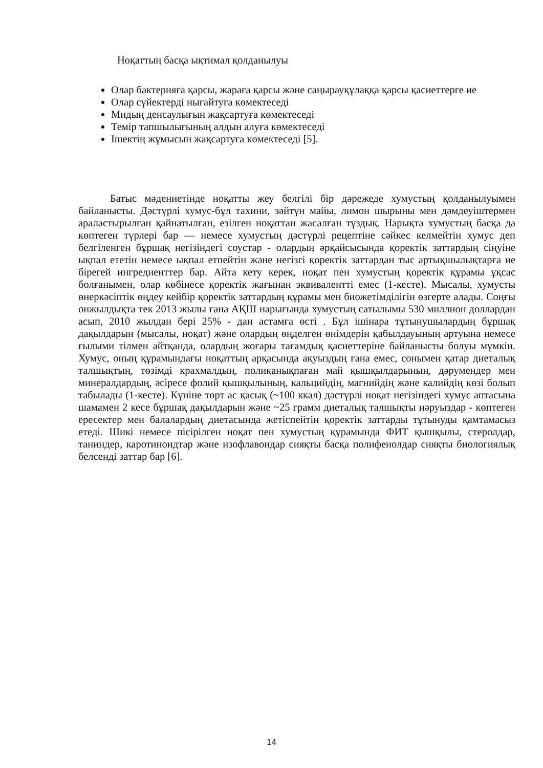Ноқаттың басқа ықтимал қолданылуы
Олар бактерияға қарсы, жараға қарсы және саңырауқұлаққа қарсы қасиеттерге ие
Олар сүйектерді нығайтуға көмектеседі
Мидың денсаулығын жақсартуға көмектеседі
Темір тапшылығының алдын алуға көмектеседі
Ішектің жұмысын жақсартуға көмектеседі [5].
Батыс мәдениетінде ноқатты жеу белгілі бір дәрежеде хумустың қолданылуымен байланысты. Дәстүрлі хумус-бұл тахини, зәйтүн майы, лимон шырыны мен дәмдеуіштермен араластырылған қайнатылған, езілген ноқаттан жасалған тұздық. Нарықта хумустың басқа да көптеген түрлері бар — немесе хумустың дәстүрлі рецептіне сәйкес келмейтін хумус деп белгіленген бұршақ негізіндегі соустар - олардың әрқайсысында қоректік заттардың сіңуіне ықпал ететін немесе ықпал етпейтін және негізгі қоректік заттардан тыс артықшылықтарға ие бірегей ингредиенттер бар. Айта кету керек, ноқат пен хумустың қоректік құрамы ұқсас болғанымен, олар көбінесе қоректік жағынан эквивалентті емес (1-кесте). Мысалы, хумусты өнеркәсіптік өңдеу кейбір қоректік заттардың құрамы мен биожетімділігін өзгерте алады. Соңғы онжылдықта тек 2013 жылы ғана АҚШ нарығында хумустың сатылымы 530 миллион доллардан асып, 2010 жылдан бері 25% - дан астамға өсті . Бұл ішінара тұтынушылардың бұршақ дақылдарын (мысалы, ноқат) және олардың өңделген өнімдерін қабылдауының артуына немесе ғылыми тілмен айтқанда, олардың жоғары тағамдық қасиеттеріне байланысты болуы мүмкін. Хумус, оның құрамындағы ноқаттың арқасында ақуыздың ғана емес, сонымен қатар диеталық талшықтың, төзімді крахмалдың, полиқанықпаған май қышқылдарының, дәрумендер мен минералдардың, әсіресе фолий қышқылының, кальцийдің, магнийдің және калийдің көзі болып табылады (1-кесте). Күніне төрт ас қасық (~100 ккал) дәстүрлі ноқат негізіндегі хумус аптасына шамамен 2 кесе бұршақ дақылдарын және ~25 грамм диеталық талшықты нәруыздар - көптеген ересектер мен балалардың диетасында жетіспейтін қоректік заттарды тұтынуды қамтамасыз етеді. Шикі немесе пісірілген ноқат пен хумустың құрамында ФИТ қышқылы, стеролдар, таниндер, каротиноидтар және изофлавондар сияқты басқа полифенолдар сияқты биологиялық белсенді заттар бар [6].
14